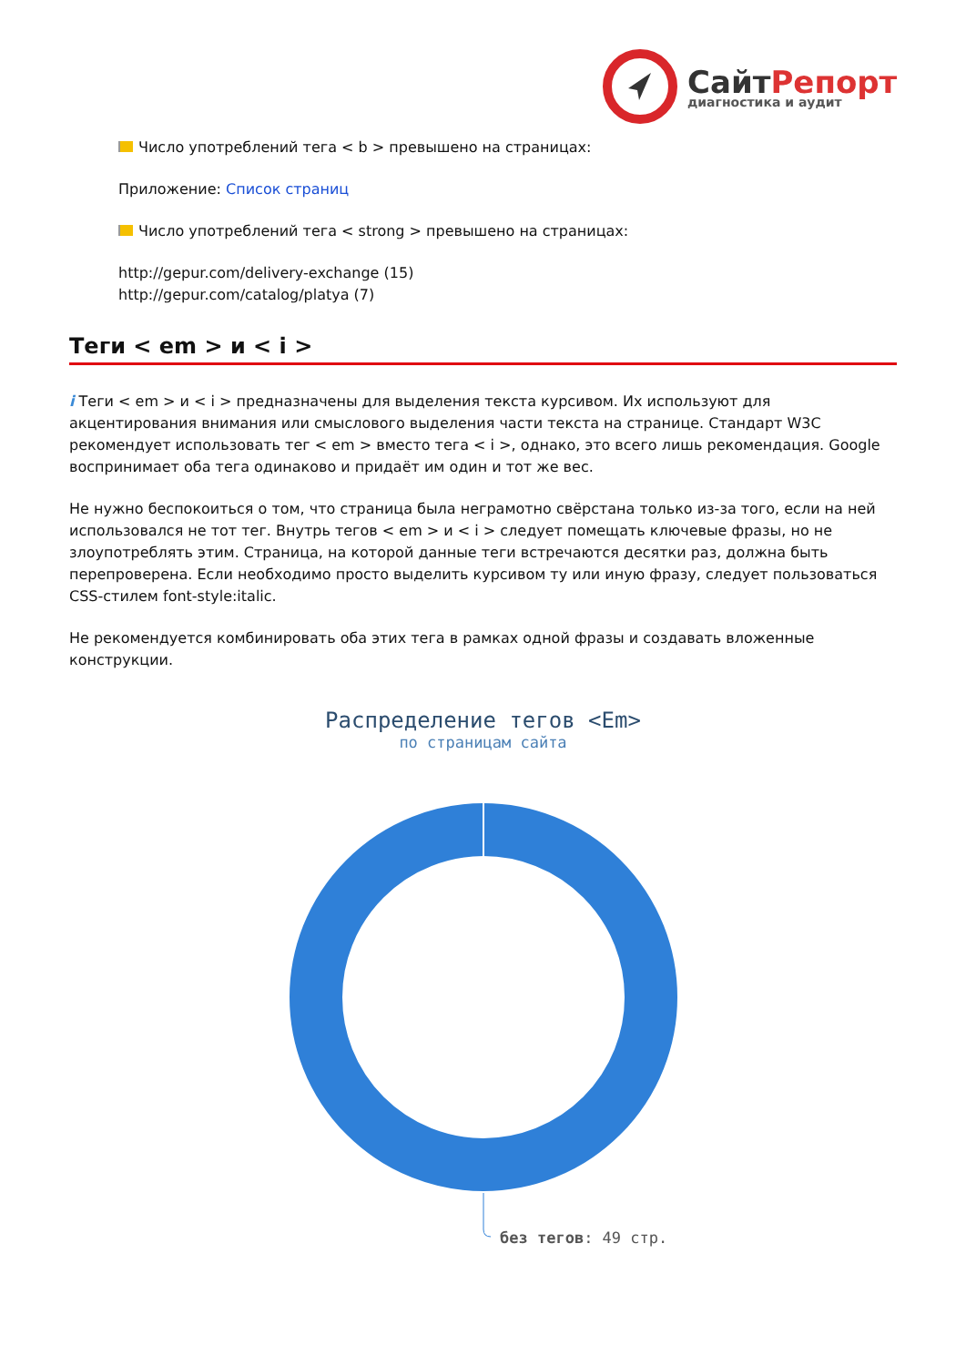СайтРепорт
диагностика и аудит
Число употреблений тега < b > превышено на страницах:
Приложение: Список страниц
Число употреблений тега < strong > превышено на страницах:
http://gepur.com/delivery-exchange (15)
http://gepur.com/catalog/platya (7)
Теги < em > и < i >
i Теги < em > и < i > предназначены для выделения текста курсивом. Их используют для акцентирования внимания или смыслового выделения части текста на странице. Стандарт W3C рекомендует использовать тег < em > вместо тега < i >, однако, это всего лишь рекомендация. Google воспринимает оба тега одинаково и придаёт им один и тот же вес.
Не нужно беспокоиться о том, что страница была неграмотно свёрстана только из-за того, если на ней использовался не тот тег. Внутрь тегов < em > и < i > следует помещать ключевые фразы, но не злоупотреблять этим. Страница, на которой данные теги встречаются десятки раз, должна быть перепроверена. Если необходимо просто выделить курсивом ту или иную фразу, следует пользоваться CSS-стилем font-style:italic.
Не рекомендуется комбинировать оба этих тега в рамках одной фразы и создавать вложенные конструкции.
Распределение тегов <Em>
по страницам сайта
без тегов: 49 стр.